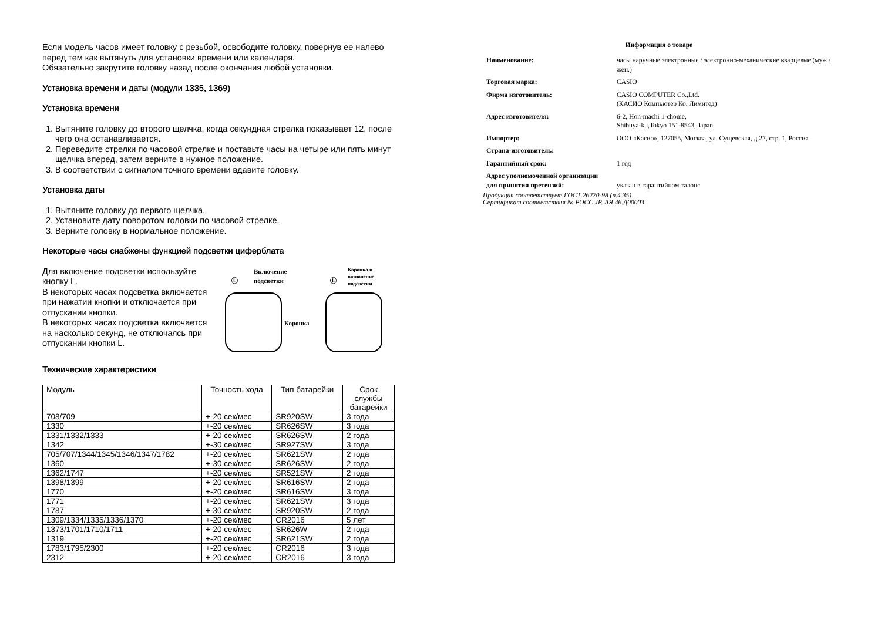Если модель часов имеет головку с резьбой, освободите головку, повернув ее налево
перед тем как вытянуть для установки времени или календаря.
Обязательно закрутите головку назад после окончания любой установки.
Установка времени и даты (модули 1335, 1369)
Установка времени
1. Вытяните головку до второго щелчка, когда секундная стрелка показывает 12, после чего она останавливается.
2. Переведите стрелки по часовой стрелке и поставьте часы на четыре или пять минут щелчка вперед, затем верните в нужное положение.
3. В соответствии с сигналом точного времени вдавите головку.
Установка даты
1. Вытяните головку до первого щелчка.
2. Установите дату поворотом головки по часовой стрелке.
3. Верните головку в нормальное положение.
Некоторые часы снабжены функцией подсветки циферблата
Для включение подсветки используйте кнопку L.
В некоторых часах подсветка включается при нажатии кнопки и отключается при отпускании кнопки.
В некоторых часах подсветка включается на насколько секунд, не отключаясь при отпускании кнопки L.
Включение
подсветки
Ⓛ
Коронка
Коронка и
включение
подсветки
Ⓛ
Технические характеристики
| Модуль | Точность хода | Тип батарейки | Срок службы батарейки |
| --- | --- | --- | --- |
| 708/709 | +-20 сек/мес | SR920SW | 3 года |
| 1330 | +-20 сек/мес | SR626SW | 3 года |
| 1331/1332/1333 | +-20 сек/мес | SR626SW | 2 года |
| 1342 | +-30 сек/мес | SR927SW | 3 года |
| 705/707/1344/1345/1346/1347/1782 | +-20 сек/мес | SR621SW | 2 года |
| 1360 | +-30 сек/мес | SR626SW | 2 года |
| 1362/1747 | +-20 сек/мес | SR521SW | 2 года |
| 1398/1399 | +-20 сек/мес | SR616SW | 2 года |
| 1770 | +-20 сек/мес | SR616SW | 3 года |
| 1771 | +-20 сек/мес | SR621SW | 3 года |
| 1787 | +-30 сек/мес | SR920SW | 2 года |
| 1309/1334/1335/1336/1370 | +-20 сек/мес | CR2016 | 5 лет |
| 1373/1701/1710/1711 | +-20 сек/мес | SR626W | 2 года |
| 1319 | +-20 сек/мес | SR621SW | 2 года |
| 1783/1795/2300 | +-20 сек/мес | CR2016 | 3 года |
| 2312 | +-20 сек/мес | CR2016 | 3 года |
Информация о товаре
| Наименование: | часы наручные электронные / электронно-механические кварцевые (муж./жен.) |
| Торговая марка: | CASIO |
| Фирма изготовитель: | CASIO COMPUTER Co.,Ltd. (КАСИО Компьютер Ко. Лимитед) |
| Адрес изготовителя: | 6-2, Hon-machi 1-chome, Shibuya-ku,Tokyo 151-8543, Japan |
| Импортер: | ООО «Касио», 127055, Москва, ул. Сущевская, д.27, стр. 1, Россия |
| Страна-изготовитель: | |
| Гарантийный срок: | 1 год |
| Адрес уполномоченной организации для принятия претензий: | указан в гарантийном талоне |
Продукция соответствует ГОСТ 26270-98 (п.4.35)
Сертификат соответствия № РОСС JP. АЯ 46.Д00003